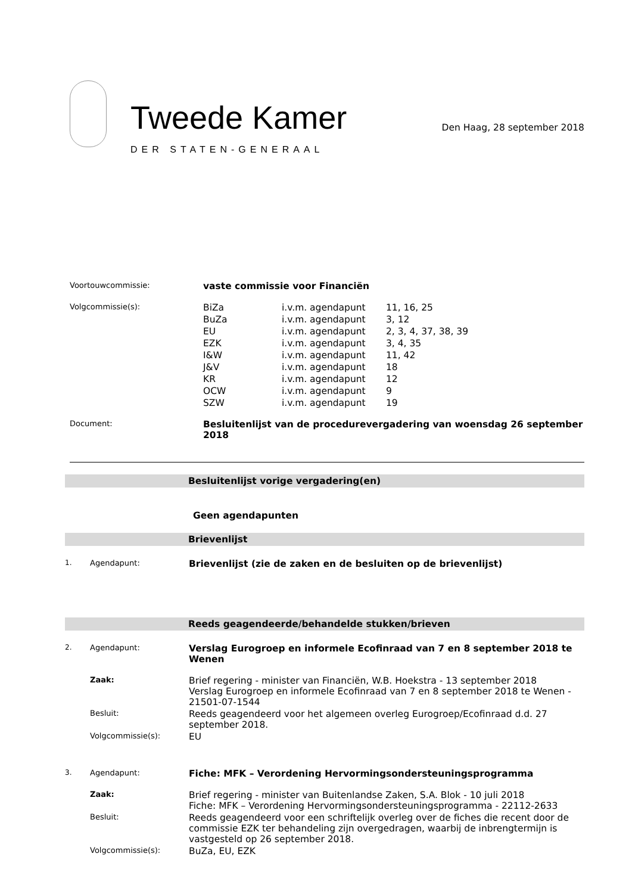Tweede Kamer
DER STATEN-GENERAAL
Den Haag, 28 september 2018
| Voortouwcommissie: | vaste commissie voor Financiën | | |
| Volgcommissie(s): | BiZa | i.v.m. agendapunt | 11, 16, 25 |
| | BuZa | i.v.m. agendapunt | 3, 12 |
| | EU | i.v.m. agendapunt | 2, 3, 4, 37, 38, 39 |
| | EZK | i.v.m. agendapunt | 3, 4, 35 |
| | I&W | i.v.m. agendapunt | 11, 42 |
| | J&V | i.v.m. agendapunt | 18 |
| | KR | i.v.m. agendapunt | 12 |
| | OCW | i.v.m. agendapunt | 9 |
| | SZW | i.v.m. agendapunt | 19 |
| Document: | Besluitenlijst van de procedurevergadering van woensdag 26 september 2018 | | |
Besluitenlijst vorige vergadering(en)
Geen agendapunten
Brievenlijst
| 1. | Agendapunt: | Brievenlijst (zie de zaken en de besluiten op de brievenlijst) |
Reeds geagendeerde/behandelde stukken/brieven
| 2. | Agendapunt: | Verslag Eurogroep en informele Ecofinraad van 7 en 8 september 2018 te Wenen |
| | Zaak: | Brief regering - minister van Financiën, W.B. Hoekstra - 13 september 2018 Verslag Eurogroep en informele Ecofinraad van 7 en 8 september 2018 te Wenen - 21501-07-1544 |
| | Besluit: | Reeds geagendeerd voor het algemeen overleg Eurogroep/Ecofinraad d.d. 27 september 2018. |
| | Volgcommissie(s): | EU |
| 3. | Agendapunt: | Fiche: MFK – Verordening Hervormingsondersteuningsprogramma |
| | Zaak: | Brief regering - minister van Buitenlandse Zaken, S.A. Blok - 10 juli 2018 Fiche: MFK – Verordening Hervormingsondersteuningsprogramma - 22112-2633 |
| | Besluit: | Reeds geagendeerd voor een schriftelijk overleg over de fiches die recent door de commissie EZK ter behandeling zijn overgedragen, waarbij de inbrengtermijn is vastgesteld op 26 september 2018. |
| | Volgcommissie(s): | BuZa, EU, EZK |